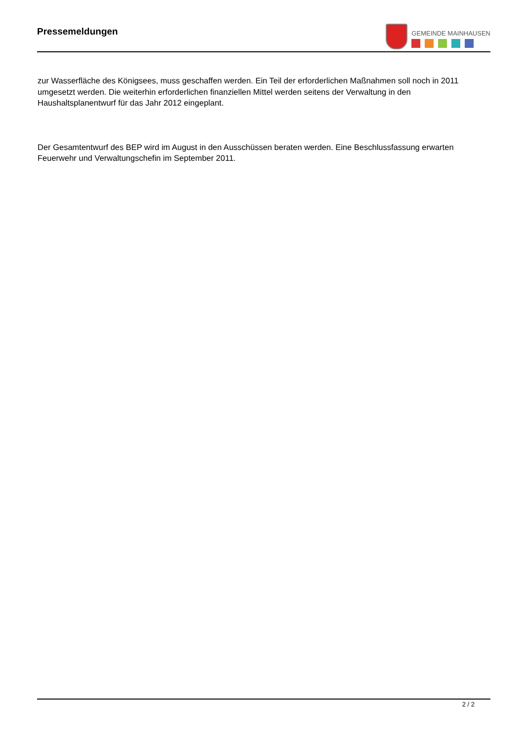Pressemeldungen
GEMEINDE MAINHAUSEN
zur Wasserfläche des Königsees, muss geschaffen werden. Ein Teil der erforderlichen Maßnahmen soll noch in 2011 umgesetzt werden. Die weiterhin erforderlichen finanziellen Mittel werden seitens der Verwaltung in den Haushaltsplanentwurf für das Jahr 2012 eingeplant.
Der Gesamtentwurf des BEP wird im August in den Ausschüssen beraten werden. Eine Beschlussfassung erwarten Feuerwehr und Verwaltungschefin im September 2011.
2 / 2